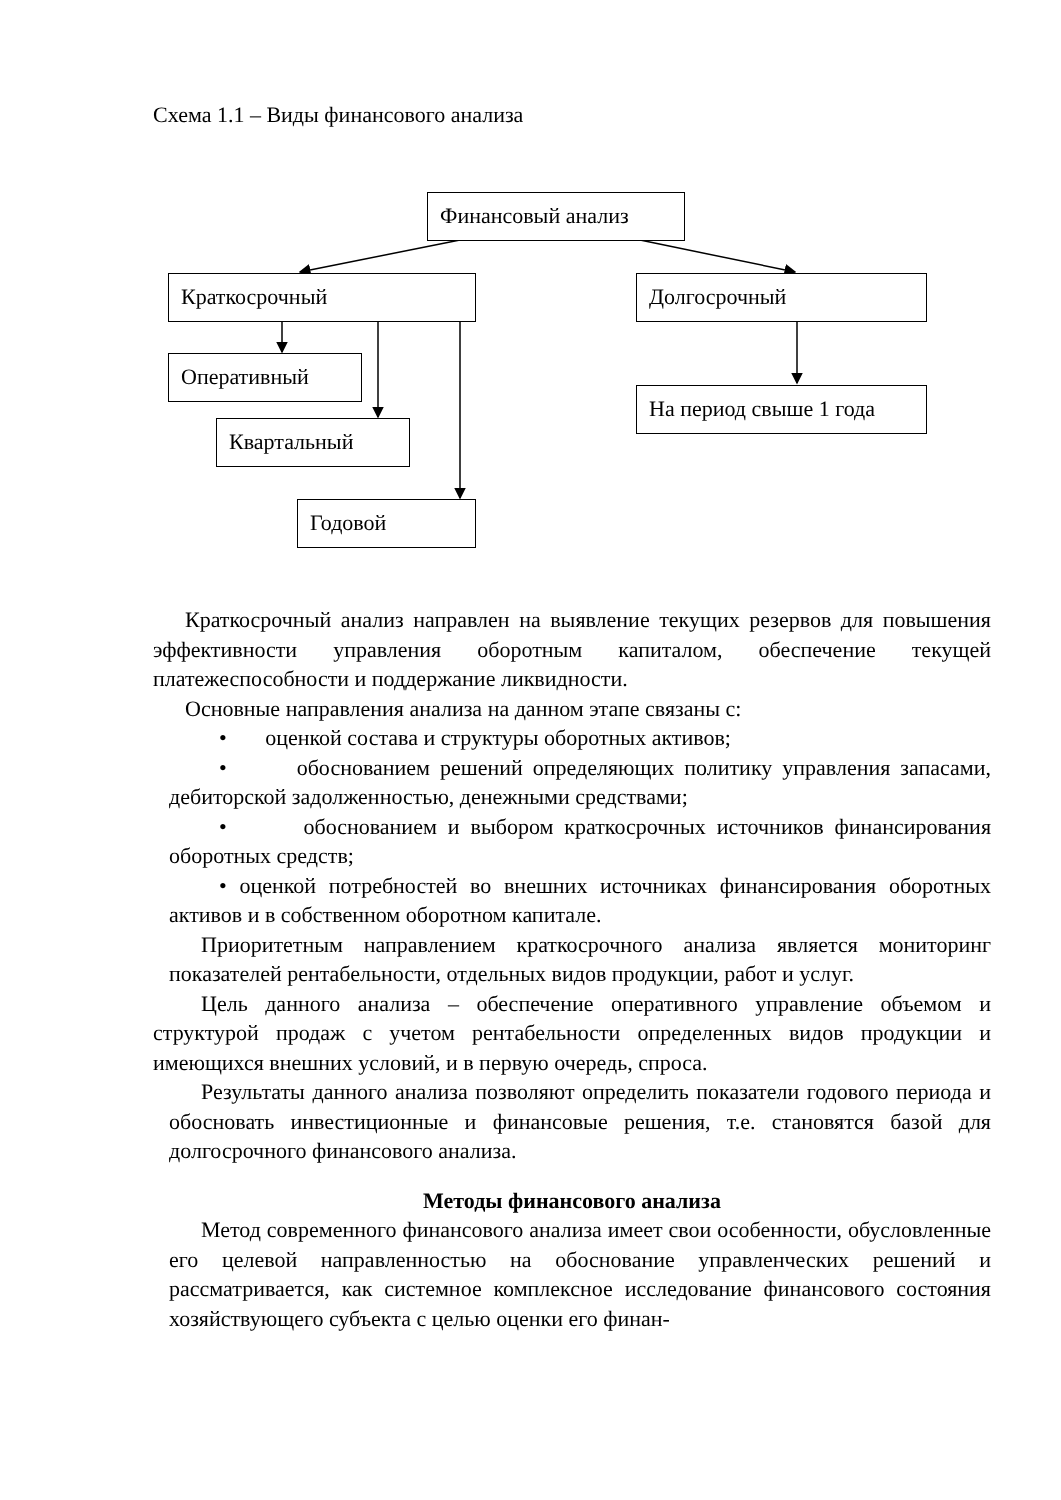Схема 1.1 – Виды финансового анализа
Финансовый анализ
Краткосрочный Долгосрочный
Оперативный
На период свыше 1 года
Квартальный
Годовой
Краткосрочный анализ направлен на выявление текущих резервов для повышения эффективности управления оборотным капиталом, обеспечение текущей платежеспособности и поддержание ликвидности.
Основные направления анализа на данном этапе связаны с:
• оценкой состава и структуры оборотных активов;
• обоснованием решений определяющих политику управления запасами, дебиторской задолженностью, денежными средствами;
• обоснованием и выбором краткосрочных источников финансирования оборотных средств;
• оценкой потребностей во внешних источниках финансирования оборотных активов и в собственном оборотном капитале.
Приоритетным направлением краткосрочного анализа является мониторинг показателей рентабельности, отдельных видов продукции, работ и услуг.
Цель данного анализа – обеспечение оперативного управление объемом и структурой продаж с учетом рентабельности определенных видов продукции и имеющихся внешних условий, и в первую очередь, спроса.
Результаты данного анализа позволяют определить показатели годового периода и обосновать инвестиционные и финансовые решения, т.е. становятся базой для долгосрочного финансового анализа.
Методы финансового анализа
Метод современного финансового анализа имеет свои особенности, обусловленные его целевой направленностью на обоснование управленческих решений и рассматривается, как системное комплексное исследование финансового состояния хозяйствующего субъекта с целью оценки его финан-